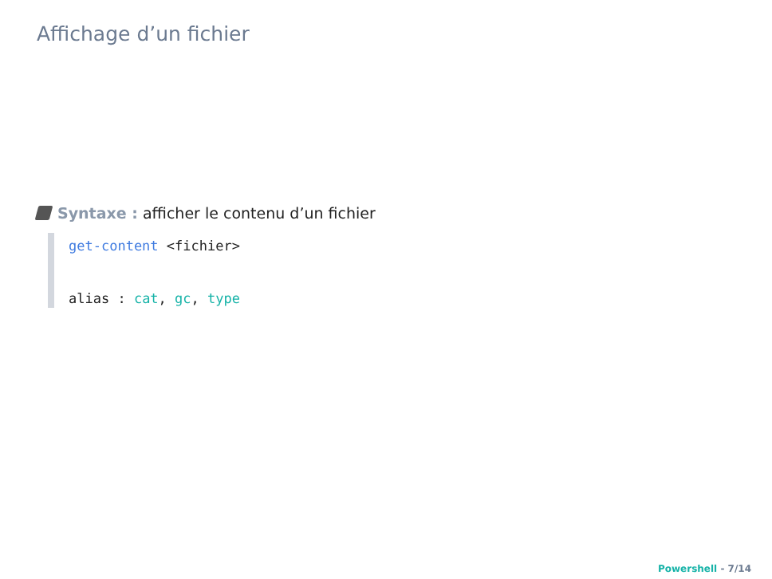Affichage d’un fichier
Syntaxe : afficher le contenu d’un fichier
get-content <fichier>
alias : cat, gc, type
Powershell - 7/14